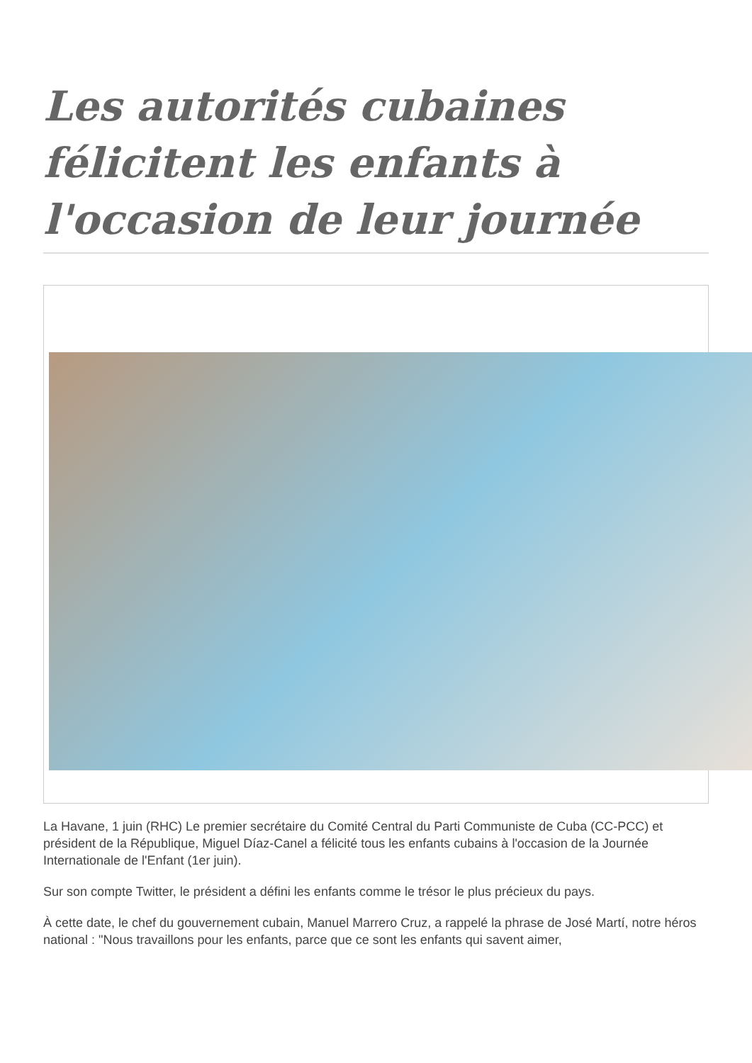Les autorités cubaines félicitent les enfants à l'occasion de leur journée
La Havane, 1 juin (RHC) Le premier secrétaire du Comité Central du Parti Communiste de Cuba (CC-PCC) et président de la République, Miguel Díaz-Canel a félicité tous les enfants cubains à l'occasion de la Journée Internationale de l'Enfant (1er juin).
Sur son compte Twitter, le président a défini les enfants comme le trésor le plus précieux du pays.
À cette date, le chef du gouvernement cubain, Manuel Marrero Cruz, a rappelé la phrase de José Martí, notre héros national : "Nous travaillons pour les enfants, parce que ce sont les enfants qui savent aimer,